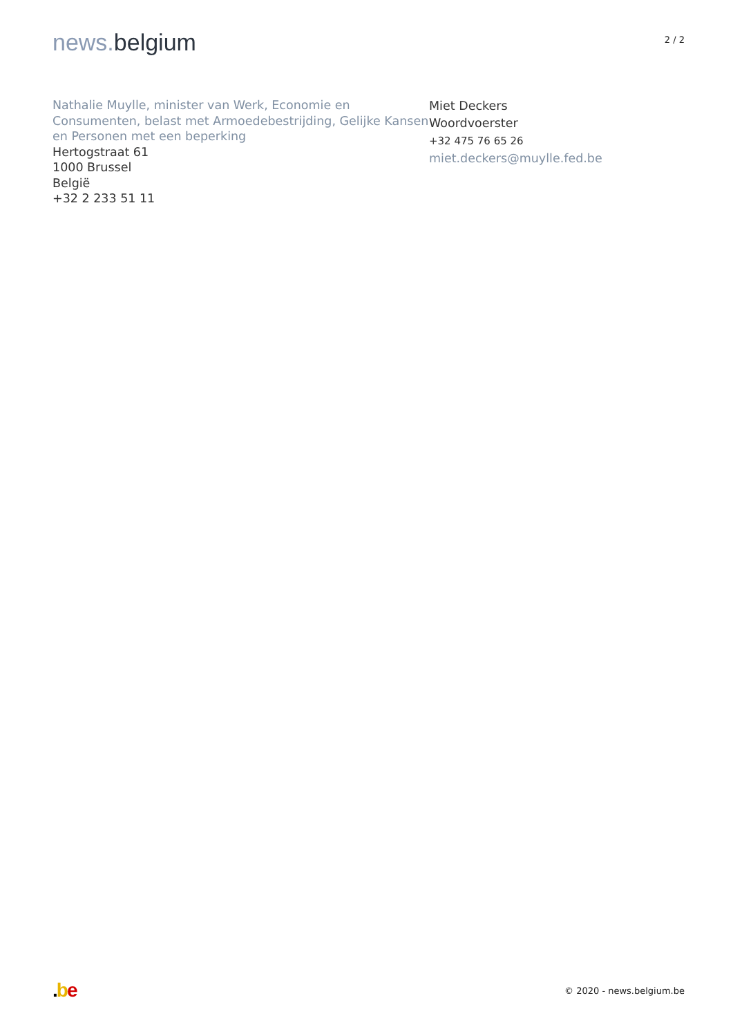news. belgium
2 / 2
Nathalie Muylle, minister van Werk, Economie en Consumenten, belast met Armoedebestrijding, Gelijke Kansen en Personen met een beperking
Hertogstraat 61
1000 Brussel
België
+32 2 233 51 11
Miet Deckers
Woordvoerster
+32 475 76 65 26
miet.deckers@muylle.fed.be
.be
© 2020 - news.belgium.be